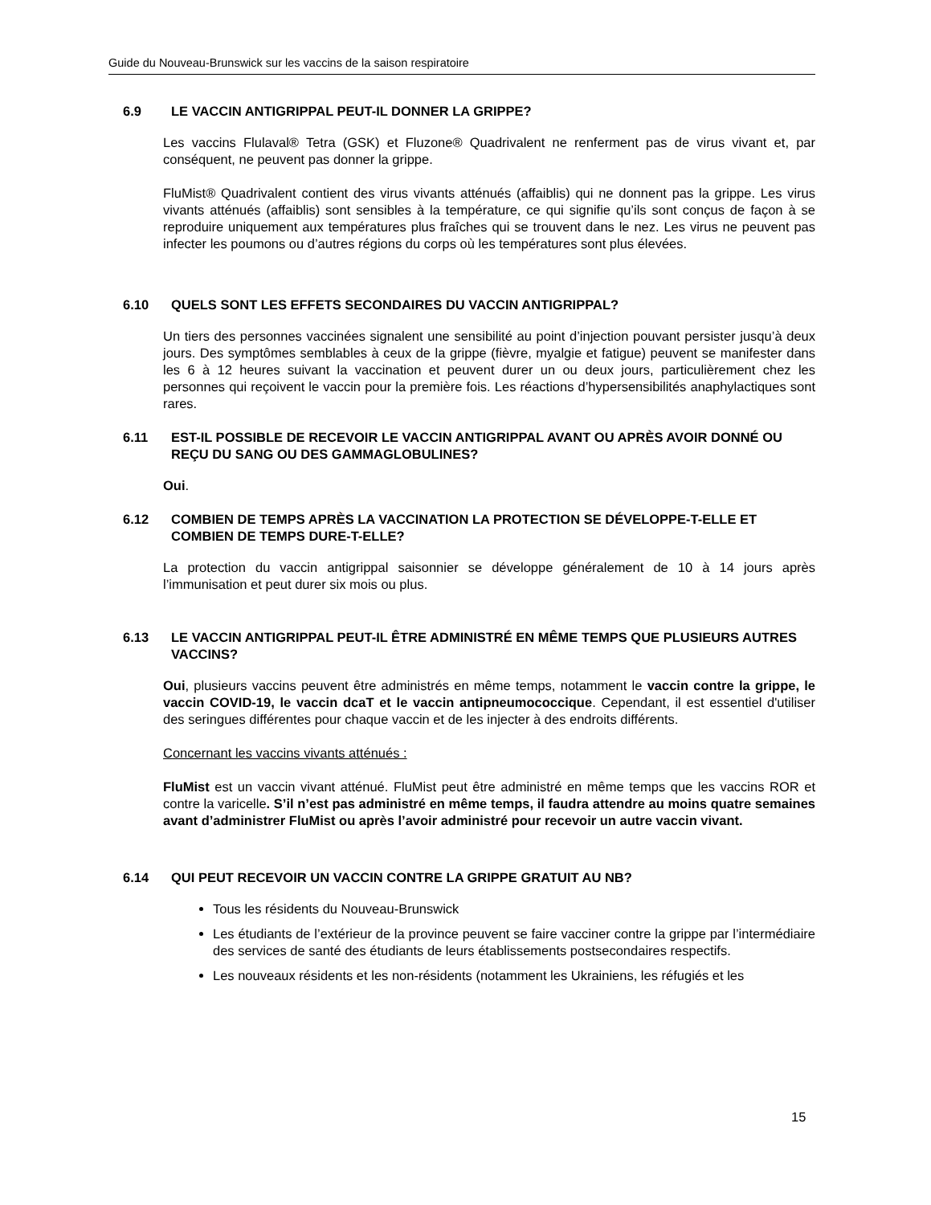Guide du Nouveau-Brunswick sur les vaccins de la saison respiratoire
6.9 LE VACCIN ANTIGRIPPAL PEUT-IL DONNER LA GRIPPE?
Les vaccins Flulaval® Tetra (GSK) et Fluzone® Quadrivalent ne renferment pas de virus vivant et, par conséquent, ne peuvent pas donner la grippe.
FluMist® Quadrivalent contient des virus vivants atténués (affaiblis) qui ne donnent pas la grippe. Les virus vivants atténués (affaiblis) sont sensibles à la température, ce qui signifie qu’ils sont conçus de façon à se reproduire uniquement aux températures plus fraîches qui se trouvent dans le nez. Les virus ne peuvent pas infecter les poumons ou d’autres régions du corps où les températures sont plus élevées.
6.10 QUELS SONT LES EFFETS SECONDAIRES DU VACCIN ANTIGRIPPAL?
Un tiers des personnes vaccinées signalent une sensibilité au point d’injection pouvant persister jusqu’à deux jours. Des symptômes semblables à ceux de la grippe (fièvre, myalgie et fatigue) peuvent se manifester dans les 6 à 12 heures suivant la vaccination et peuvent durer un ou deux jours, particulièrement chez les personnes qui reçoivent le vaccin pour la première fois. Les réactions d’hypersensibilités anaphylactiques sont rares.
6.11 EST-IL POSSIBLE DE RECEVOIR LE VACCIN ANTIGRIPPAL AVANT OU APRÈS AVOIR DONNÉ OU REÇU DU SANG OU DES GAMMAGLOBULINES?
Oui.
6.12 COMBIEN DE TEMPS APRÈS LA VACCINATION LA PROTECTION SE DÉVELOPPE-T-ELLE ET COMBIEN DE TEMPS DURE-T-ELLE?
La protection du vaccin antigrippal saisonnier se développe généralement de 10 à 14 jours après l’immunisation et peut durer six mois ou plus.
6.13 LE VACCIN ANTIGRIPPAL PEUT-IL ÊTRE ADMINISTRÉ EN MÊME TEMPS QUE PLUSIEURS AUTRES VACCINS?
Oui, plusieurs vaccins peuvent être administrés en même temps, notamment le vaccin contre la grippe, le vaccin COVID-19, le vaccin dcaT et le vaccin antipneumococcique. Cependant, il est essentiel d'utiliser des seringues différentes pour chaque vaccin et de les injecter à des endroits différents.
Concernant les vaccins vivants atténués :
FluMist est un vaccin vivant atténué. FluMist peut être administré en même temps que les vaccins ROR et contre la varicelle. S’il n’est pas administré en même temps, il faudra attendre au moins quatre semaines avant d’administrer FluMist ou après l’avoir administré pour recevoir un autre vaccin vivant.
6.14 QUI PEUT RECEVOIR UN VACCIN CONTRE LA GRIPPE GRATUIT AU NB?
Tous les résidents du Nouveau-Brunswick
Les étudiants de l’extérieur de la province peuvent se faire vacciner contre la grippe par l’intermédiaire des services de santé des étudiants de leurs établissements postsecondaires respectifs.
Les nouveaux résidents et les non-résidents (notamment les Ukrainiens, les réfugiés et les
15